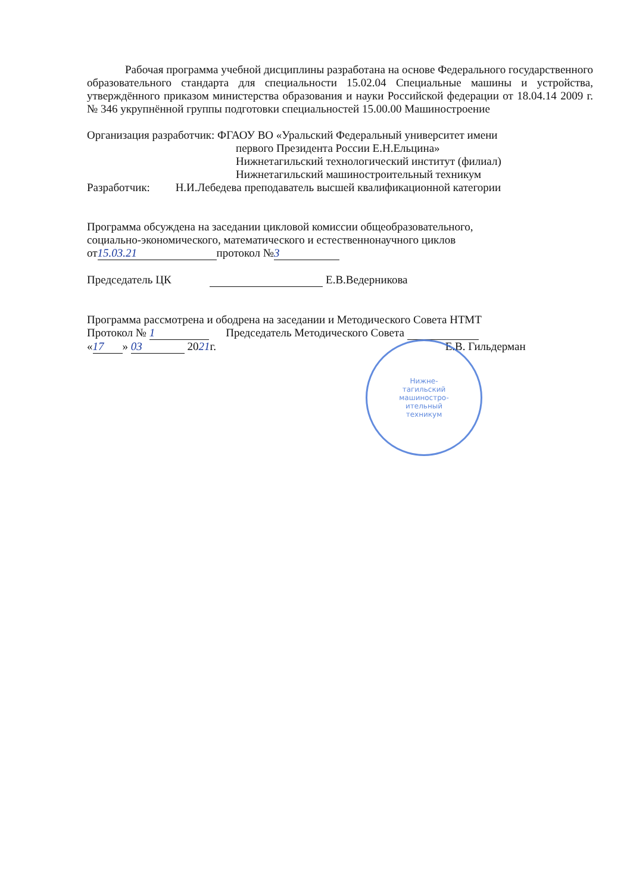Рабочая программа учебной дисциплины разработана на основе Федерального государственного образовательного стандарта для специальности 15.02.04 Специальные машины и устройства, утверждённого приказом министерства образования и науки Российской федерации от 18.04.14 2009 г. № 346 укрупнённой группы подготовки специальностей 15.00.00 Машиностроение
Организация разработчик: ФГАОУ ВО «Уральский Федеральный университет имени
первого Президента России Е.Н.Ельцина»
Нижнетагильский технологический институт (филиал)
Нижнетагильский машиностроительный техникум
Разработчик: Н.И.Лебедева преподаватель высшей квалификационной категории
Программа обсуждена на заседании цикловой комиссии общеобразовательного,
социально-экономического, математического и естественнонаучного циклов
от 15.03.21 протокол № 3
Председатель ЦК Е.В.Ведерникова
Программа рассмотрена и ободрена на заседании и Методического Совета НТМТ
Протокол № 1 Председатель Методического Совета
« 17 » 03 2021г. Е.В. Гильдерман
Нижне-
тагильский
машинострo-
ительный
техникум